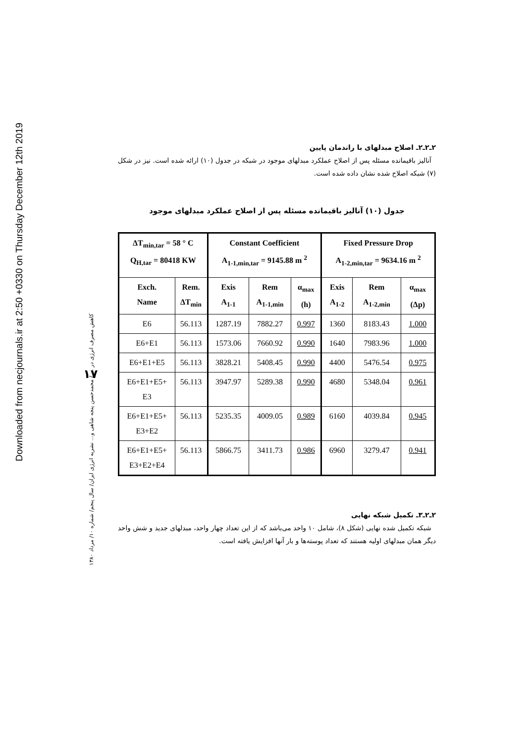Downloaded from necjournals.ir at 2:50 +0330 on Thursday December 12th 2019
۱۷
کاهش مصرف انرژی در ... / محمدحسن پنجه شاهی و... نشریه انرژی ایران/ سال پنجم/ شماره ۱۰/ مرداد ۱۳۸۰
۲ـ۲ـ۲ـ اصلاح مبدلهای با راندمان پایین
آنالیز باقیمانده مسئله پس از اصلاح عملکرد مبدلهای موجود در شبکه در جدول (۱۰) ارائه شده است. نیز در شکل (۷) شبکه اصلاح شده نشان داده شده است.
جدول (۱۰) آنالیز باقیمانده مسئله پس از اصلاح عملکرد مبدلهای موجود
| ΔT<sub>min,tar</sub> = 58 ° C Q<sub>H,tar</sub> = 80418 KW | | Constant Coefficient A<sub>1-1,min,tar</sub> = 9145.88 m <sup>2</sup> | | | Fixed Pressure Drop A<sub>1-2,min,tar</sub> = 9634.16 m <sup>2</sup> | | |
| --- | --- | --- | --- | --- | --- | --- | --- |
| Exch. Name | Rem. ΔT<sub>min</sub> | Exis A<sub>1-1</sub> | Rem A<sub>1-1,min</sub> | α<sub>max</sub> (h) | Exis A<sub>1-2</sub> | Rem A<sub>1-2,min</sub> | α<sub>max</sub> (Δp) |
| E6 | 56.113 | 1287.19 | 7882.27 | 0.997 | 1360 | 8183.43 | 1.000 |
| E6+E1 | 56.113 | 1573.06 | 7660.92 | 0.990 | 1640 | 7983.96 | 1.000 |
| E6+E1+E5 | 56.113 | 3828.21 | 5408.45 | 0.990 | 4400 | 5476.54 | 0.975 |
| E6+E1+E5+ E3 | 56.113 | 3947.97 | 5289.38 | 0.990 | 4680 | 5348.04 | 0.961 |
| E6+E1+E5+ E3+E2 | 56.113 | 5235.35 | 4009.05 | 0.989 | 6160 | 4039.84 | 0.945 |
| E6+E1+E5+ E3+E2+E4 | 56.113 | 5866.75 | 3411.73 | 0.986 | 6960 | 3279.47 | 0.941 |
۲ـ۲ـ۳ـ تکمیل شبکه نهایی
شبکه تکمیل شده نهایی (شکل ۸)، شامل ۱۰ واحد می‌باشد که از این تعداد چهار واحد، مبدلهای جدید و شش واحد دیگر همان مبدلهای اولیه هستند که تعداد پوسته‌ها و بار آنها افزایش یافته است.